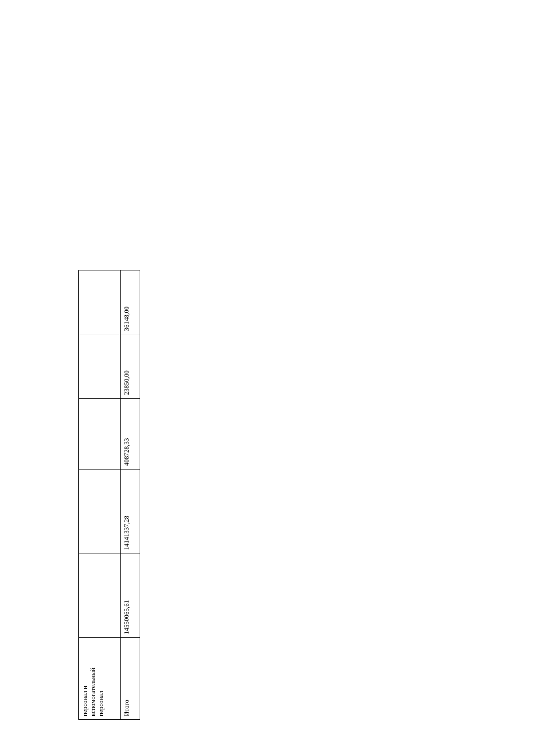| персонал и вспомогательный персонал | | | | | |
| Итого | 14550065,61 | 14141337,28 | 408728,33 | 23850,00 | 36148,00 |